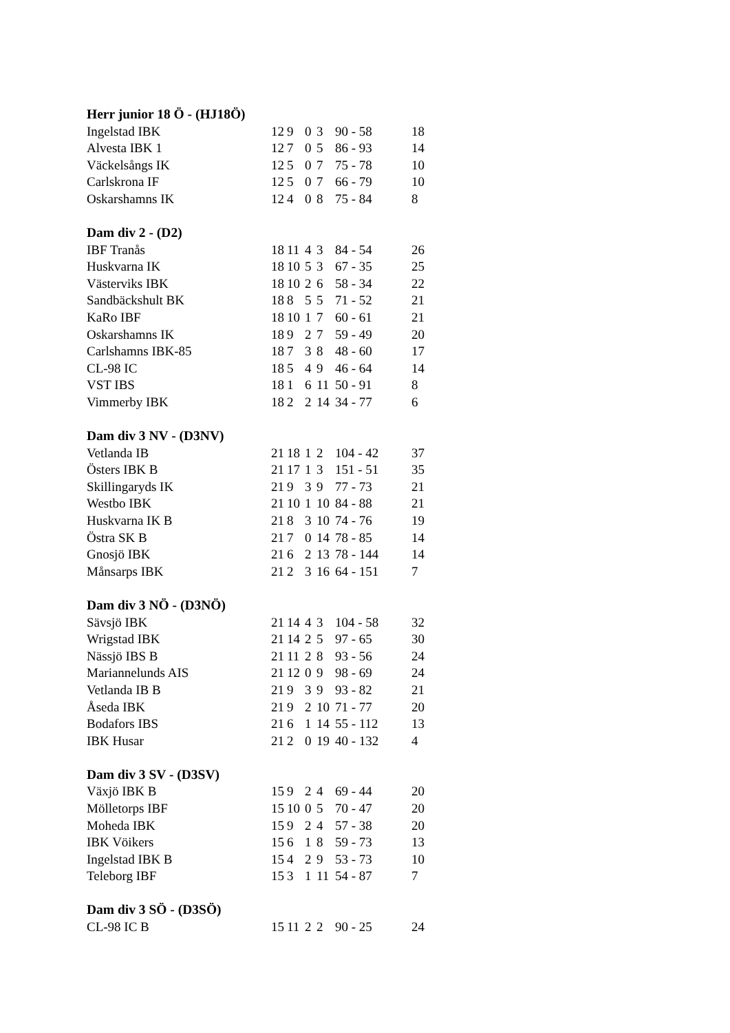| Herr junior 18 Ö - (HJ18Ö) | | | | | | |
| --- | --- | --- | --- | --- | --- | --- |
| Ingelstad IBK | 12 | 9 | 0 | 3 | 90 - 58 | 18 |
| Alvesta IBK 1 | 12 | 7 | 0 | 5 | 86 - 93 | 14 |
| Väckelsångs IK | 12 | 5 | 0 | 7 | 75 - 78 | 10 |
| Carlskrona IF | 12 | 5 | 0 | 7 | 66 - 79 | 10 |
| Oskarshamns IK | 12 | 4 | 0 | 8 | 75 - 84 | 8 |
| Dam div 2 - (D2) | | | | | | |
| --- | --- | --- | --- | --- | --- | --- |
| IBF Tranås | 18 | 11 | 4 | 3 | 84 - 54 | 26 |
| Huskvarna IK | 18 | 10 | 5 | 3 | 67 - 35 | 25 |
| Västerviks IBK | 18 | 10 | 2 | 6 | 58 - 34 | 22 |
| Sandbäckshult BK | 18 | 8 | 5 | 5 | 71 - 52 | 21 |
| KaRo IBF | 18 | 10 | 1 | 7 | 60 - 61 | 21 |
| Oskarshamns IK | 18 | 9 | 2 | 7 | 59 - 49 | 20 |
| Carlshamns IBK-85 | 18 | 7 | 3 | 8 | 48 - 60 | 17 |
| CL-98 IC | 18 | 5 | 4 | 9 | 46 - 64 | 14 |
| VST IBS | 18 | 1 | 6 | 11 | 50 - 91 | 8 |
| Vimmerby IBK | 18 | 2 | 2 | 14 | 34 - 77 | 6 |
| Dam div 3 NV - (D3NV) | | | | | | |
| --- | --- | --- | --- | --- | --- | --- |
| Vetlanda IB | 21 | 18 | 1 | 2 | 104 - 42 | 37 |
| Östers IBK B | 21 | 17 | 1 | 3 | 151 - 51 | 35 |
| Skillingaryds IK | 21 | 9 | 3 | 9 | 77 - 73 | 21 |
| Westbo IBK | 21 | 10 | 1 | 10 | 84 - 88 | 21 |
| Huskvarna IK B | 21 | 8 | 3 | 10 | 74 - 76 | 19 |
| Östra SK B | 21 | 7 | 0 | 14 | 78 - 85 | 14 |
| Gnosjö IBK | 21 | 6 | 2 | 13 | 78 - 144 | 14 |
| Månsarps IBK | 21 | 2 | 3 | 16 | 64 - 151 | 7 |
| Dam div 3 NÖ - (D3NÖ) | | | | | | |
| --- | --- | --- | --- | --- | --- | --- |
| Sävsjö IBK | 21 | 14 | 4 | 3 | 104 - 58 | 32 |
| Wrigstad IBK | 21 | 14 | 2 | 5 | 97 - 65 | 30 |
| Nässjö IBS B | 21 | 11 | 2 | 8 | 93 - 56 | 24 |
| Mariannelunds AIS | 21 | 12 | 0 | 9 | 98 - 69 | 24 |
| Vetlanda IB B | 21 | 9 | 3 | 9 | 93 - 82 | 21 |
| Åseda IBK | 21 | 9 | 2 | 10 | 71 - 77 | 20 |
| Bodafors IBS | 21 | 6 | 1 | 14 | 55 - 112 | 13 |
| IBK Husar | 21 | 2 | 0 | 19 | 40 - 132 | 4 |
| Dam div 3 SV - (D3SV) | | | | | | |
| --- | --- | --- | --- | --- | --- | --- |
| Växjö IBK B | 15 | 9 | 2 | 4 | 69 - 44 | 20 |
| Mölletorps IBF | 15 | 10 | 0 | 5 | 70 - 47 | 20 |
| Moheda IBK | 15 | 9 | 2 | 4 | 57 - 38 | 20 |
| IBK Vöikers | 15 | 6 | 1 | 8 | 59 - 73 | 13 |
| Ingelstad IBK B | 15 | 4 | 2 | 9 | 53 - 73 | 10 |
| Teleborg IBF | 15 | 3 | 1 | 11 | 54 - 87 | 7 |
| Dam div 3 SÖ - (D3SÖ) | | | | | | |
| --- | --- | --- | --- | --- | --- | --- |
| CL-98 IC B | 15 | 11 | 2 | 2 | 90 - 25 | 24 |